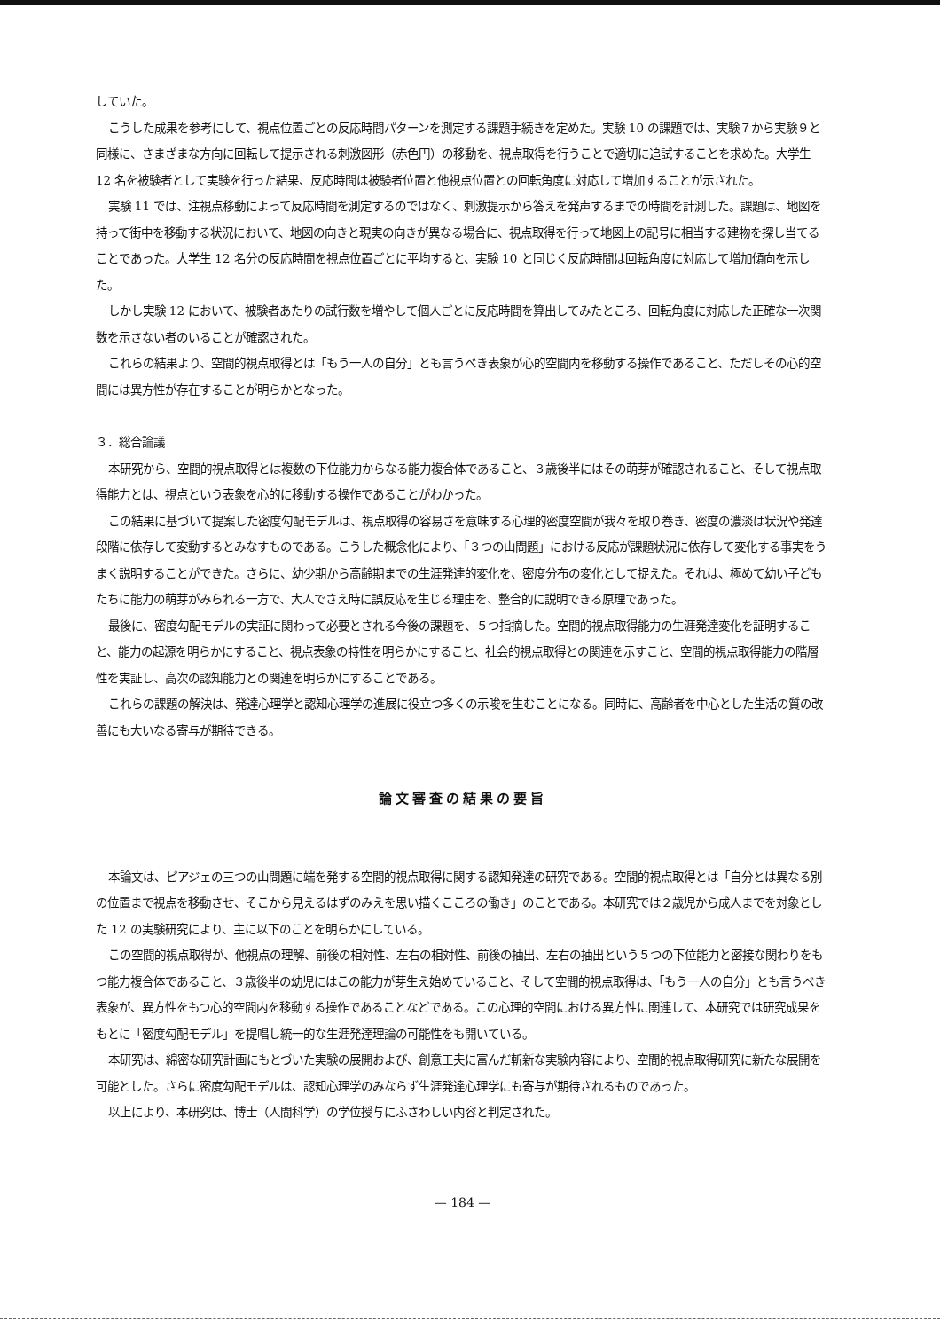していた。
こうした成果を参考にして、視点位置ごとの反応時間パターンを測定する課題手続きを定めた。実験 10 の課題では、実験７から実験９と同様に、さまざまな方向に回転して提示される刺激図形（赤色円）の移動を、視点取得を行うことで適切に追試することを求めた。大学生 12 名を被験者として実験を行った結果、反応時間は被験者位置と他視点位置との回転角度に対応して増加することが示された。
実験 11 では、注視点移動によって反応時間を測定するのではなく、刺激提示から答えを発声するまでの時間を計測した。課題は、地図を持って街中を移動する状況において、地図の向きと現実の向きが異なる場合に、視点取得を行って地図上の記号に相当する建物を探し当てることであった。大学生 12 名分の反応時間を視点位置ごとに平均すると、実験 10 と同じく反応時間は回転角度に対応して増加傾向を示した。
しかし実験 12 において、被験者あたりの試行数を増やして個人ごとに反応時間を算出してみたところ、回転角度に対応した正確な一次関数を示さない者のいることが確認された。
これらの結果より、空間的視点取得とは「もう一人の自分」とも言うべき表象が心的空間内を移動する操作であること、ただしその心的空間には異方性が存在することが明らかとなった。
３．総合論議
本研究から、空間的視点取得とは複数の下位能力からなる能力複合体であること、３歳後半にはその萌芽が確認されること、そして視点取得能力とは、視点という表象を心的に移動する操作であることがわかった。
この結果に基づいて提案した密度勾配モデルは、視点取得の容易さを意味する心理的密度空間が我々を取り巻き、密度の濃淡は状況や発達段階に依存して変動するとみなすものである。こうした概念化により、「３つの山問題」における反応が課題状況に依存して変化する事実をうまく説明することができた。さらに、幼少期から高齢期までの生涯発達的変化を、密度分布の変化として捉えた。それは、極めて幼い子どもたちに能力の萌芽がみられる一方で、大人でさえ時に誤反応を生じる理由を、整合的に説明できる原理であった。
最後に、密度勾配モデルの実証に関わって必要とされる今後の課題を、５つ指摘した。空間的視点取得能力の生涯発達変化を証明すること、能力の起源を明らかにすること、視点表象の特性を明らかにすること、社会的視点取得との関連を示すこと、空間的視点取得能力の階層性を実証し、高次の認知能力との関連を明らかにすることである。
これらの課題の解決は、発達心理学と認知心理学の進展に役立つ多くの示唆を生むことになる。同時に、高齢者を中心とした生活の質の改善にも大いなる寄与が期待できる。
論文審査の結果の要旨
本論文は、ピアジェの三つの山問題に端を発する空間的視点取得に関する認知発達の研究である。空間的視点取得とは「自分とは異なる別の位置まで視点を移動させ、そこから見えるはずのみえを思い描くこころの働き」のことである。本研究では２歳児から成人までを対象とした 12 の実験研究により、主に以下のことを明らかにしている。
この空間的視点取得が、他視点の理解、前後の相対性、左右の相対性、前後の抽出、左右の抽出という５つの下位能力と密接な関わりをもつ能力複合体であること、３歳後半の幼児にはこの能力が芽生え始めていること、そして空間的視点取得は、「もう一人の自分」とも言うべき表象が、異方性をもつ心的空間内を移動する操作であることなどである。この心理的空間における異方性に関連して、本研究では研究成果をもとに「密度勾配モデル」を提唱し統一的な生涯発達理論の可能性をも開いている。
本研究は、綿密な研究計画にもとづいた実験の展開および、創意工夫に富んだ斬新な実験内容により、空間的視点取得研究に新たな展開を可能とした。さらに密度勾配モデルは、認知心理学のみならず生涯発達心理学にも寄与が期待されるものであった。
以上により、本研究は、博士（人間科学）の学位授与にふさわしい内容と判定された。
— 184 —